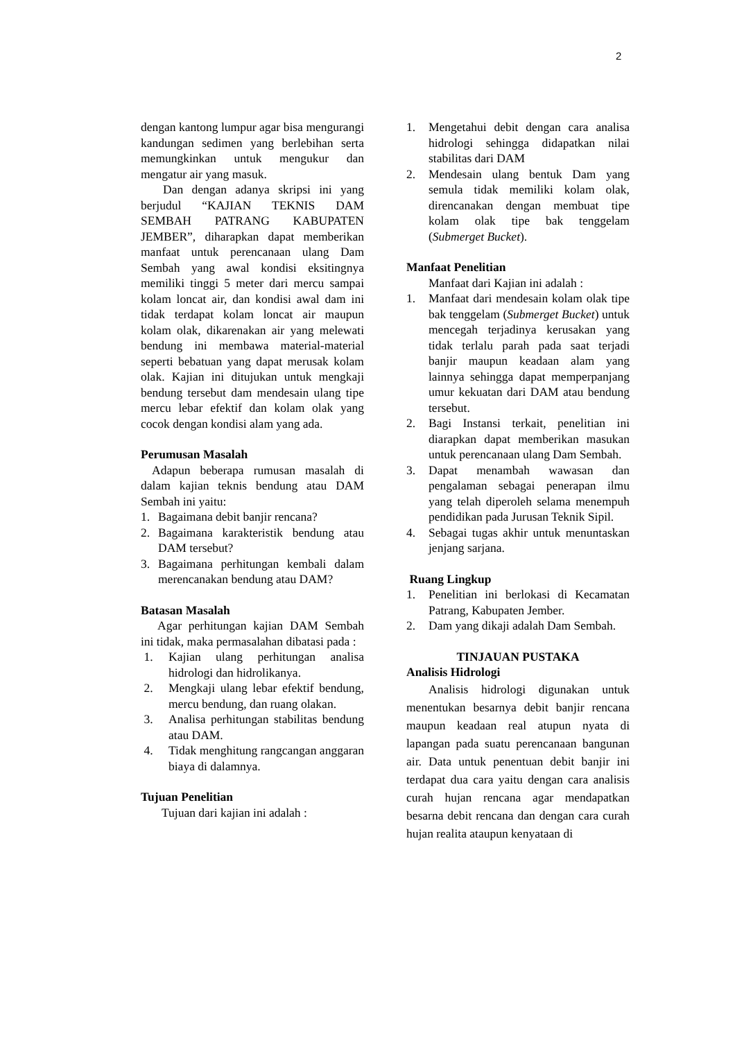2
dengan kantong lumpur agar bisa mengurangi kandungan sedimen yang berlebihan serta memungkinkan untuk mengukur dan mengatur air yang masuk.
Dan dengan adanya skripsi ini yang berjudul “KAJIAN TEKNIS DAM SEMBAH PATRANG KABUPATEN JEMBER”, diharapkan dapat memberikan manfaat untuk perencanaan ulang Dam Sembah yang awal kondisi eksitingnya memiliki tinggi 5 meter dari mercu sampai kolam loncat air, dan kondisi awal dam ini tidak terdapat kolam loncat air maupun kolam olak, dikarenakan air yang melewati bendung ini membawa material-material seperti bebatuan yang dapat merusak kolam olak. Kajian ini ditujukan untuk mengkaji bendung tersebut dam mendesain ulang tipe mercu lebar efektif dan kolam olak yang cocok dengan kondisi alam yang ada.
Perumusan Masalah
Adapun beberapa rumusan masalah di dalam kajian teknis bendung atau DAM Sembah ini yaitu:
1. Bagaimana debit banjir rencana?
2. Bagaimana karakteristik bendung atau DAM tersebut?
3. Bagaimana perhitungan kembali dalam merencanakan bendung atau DAM?
Batasan Masalah
Agar perhitungan kajian DAM Sembah ini tidak, maka permasalahan dibatasi pada :
1. Kajian ulang perhitungan analisa hidrologi dan hidrolikanya.
2. Mengkaji ulang lebar efektif bendung, mercu bendung, dan ruang olakan.
3. Analisa perhitungan stabilitas bendung atau DAM.
4. Tidak menghitung rangcangan anggaran biaya di dalamnya.
Tujuan Penelitian
Tujuan dari kajian ini adalah :
1. Mengetahui debit dengan cara analisa hidrologi sehingga didapatkan nilai stabilitas dari DAM
2. Mendesain ulang bentuk Dam yang semula tidak memiliki kolam olak, direncanakan dengan membuat tipe kolam olak tipe bak tenggelam (Submerget Bucket).
Manfaat Penelitian
Manfaat dari Kajian ini adalah :
1. Manfaat dari mendesain kolam olak tipe bak tenggelam (Submerget Bucket) untuk mencegah terjadinya kerusakan yang tidak terlalu parah pada saat terjadi banjir maupun keadaan alam yang lainnya sehingga dapat memperpanjang umur kekuatan dari DAM atau bendung tersebut.
2. Bagi Instansi terkait, penelitian ini diarapkan dapat memberikan masukan untuk perencanaan ulang Dam Sembah.
3. Dapat menambah wawasan dan pengalaman sebagai penerapan ilmu yang telah diperoleh selama menempuh pendidikan pada Jurusan Teknik Sipil.
4. Sebagai tugas akhir untuk menuntaskan jenjang sarjana.
Ruang Lingkup
1. Penelitian ini berlokasi di Kecamatan Patrang, Kabupaten Jember.
2. Dam yang dikaji adalah Dam Sembah.
TINJAUAN PUSTAKA
Analisis Hidrologi
Analisis hidrologi digunakan untuk menentukan besarnya debit banjir rencana maupun keadaan real atupun nyata di lapangan pada suatu perencanaan bangunan air. Data untuk penentuan debit banjir ini terdapat dua cara yaitu dengan cara analisis curah hujan rencana agar mendapatkan besarna debit rencana dan dengan cara curah hujan realita ataupun kenyataan di